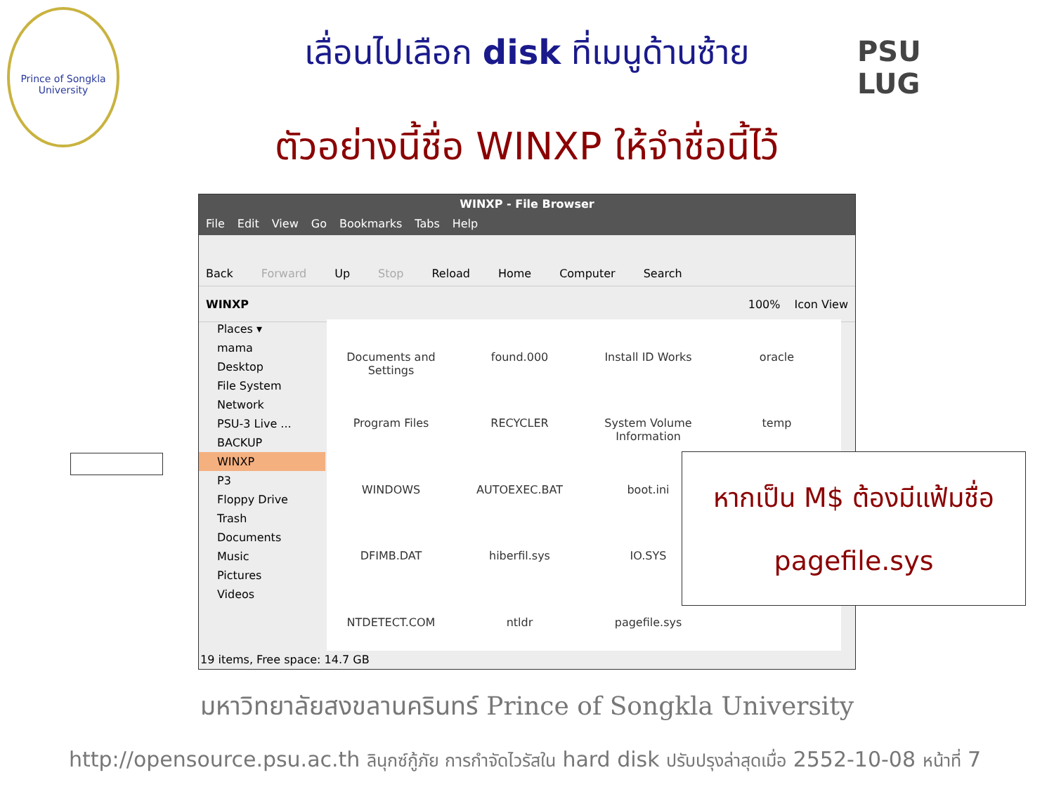Prince of Songkla University
เลื่อนไปเลือก disk ที่เมนูด้านซ้าย
PSU
LUG
ตัวอย่างนี้ชื่อ WINXP ให้จำชื่อนี้ไว้
WINXP - File Browser
File Edit View Go Bookmarks Tabs Help
Back Forward Up Stop Reload Home Computer Search
WINXP 100% Icon View
Places ▾
mama
Desktop
File System
Network
PSU-3 Live ...
BACKUP
WINXP
P3
Floppy Drive
Trash
Documents
Music
Pictures
Videos
Documents and Settings
found.000
Install ID Works
oracle
Program Files
RECYCLER
System Volume Information
temp
WINDOWS
AUTOEXEC.BAT
boot.ini
DFIMB.DAT
hiberfil.sys
IO.SYS
NTDETECT.COM
ntldr
pagefile.sys
19 items, Free space: 14.7 GB
หากเป็น M$ ต้องมีแฟ้มชื่อ
pagefile.sys
มหาวิทยาลัยสงขลานครินทร์ Prince of Songkla University
http://opensource.psu.ac.th ลินุกซ์กู้ภัย การกำจัดไวรัสใน hard disk ปรับปรุงล่าสุดเมื่อ 2552-10-08 หน้าที่ 7